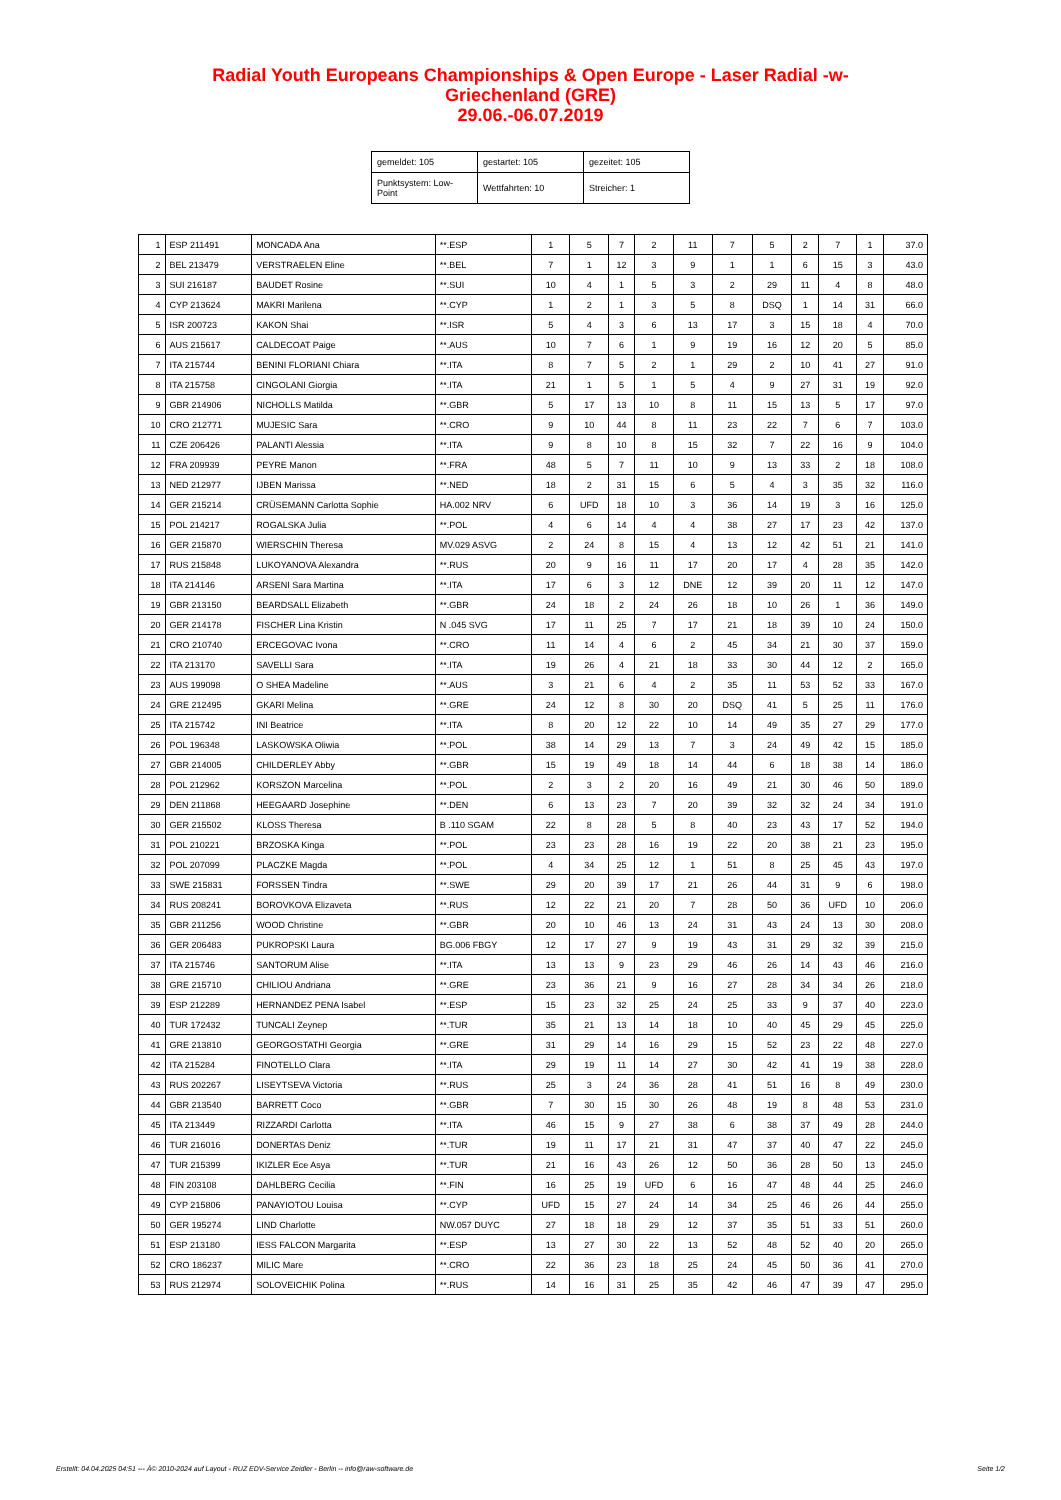Radial Youth Europeans Championships & Open Europe - Laser Radial -w-
Griechenland (GRE)
29.06.-06.07.2019
| gemeldet: 105 | gestartet: 105 | gezeitet: 105 |
| Punktsystem: Low-Point | Wettfahrten: 10 | Streicher: 1 |
| 1 | ESP 211491 | MONCADA Ana | **.ESP | 1 | 5 | 7 | 2 | 11 | 7 | 5 | 2 | 7 | 1 | 37.0 |
| 2 | BEL 213479 | VERSTRAELEN Eline | **.BEL | 7 | 1 | 12 | 3 | 9 | 1 | 1 | 6 | 15 | 3 | 43.0 |
| 3 | SUI 216187 | BAUDET Rosine | **.SUI | 10 | 4 | 1 | 5 | 3 | 2 | 29 | 11 | 4 | 8 | 48.0 |
| 4 | CYP 213624 | MAKRI Marilena | **.CYP | 1 | 2 | 1 | 3 | 5 | 8 | DSQ | 1 | 14 | 31 | 66.0 |
| 5 | ISR 200723 | KAKON Shai | **.ISR | 5 | 4 | 3 | 6 | 13 | 17 | 3 | 15 | 18 | 4 | 70.0 |
| 6 | AUS 215617 | CALDECOAT Paige | **.AUS | 10 | 7 | 6 | 1 | 9 | 19 | 16 | 12 | 20 | 5 | 85.0 |
| 7 | ITA 215744 | BENINI FLORIANI Chiara | **.ITA | 8 | 7 | 5 | 2 | 1 | 29 | 2 | 10 | 41 | 27 | 91.0 |
| 8 | ITA 215758 | CINGOLANI Giorgia | **.ITA | 21 | 1 | 5 | 1 | 5 | 4 | 9 | 27 | 31 | 19 | 92.0 |
| 9 | GBR 214906 | NICHOLLS Matilda | **.GBR | 5 | 17 | 13 | 10 | 8 | 11 | 15 | 13 | 5 | 17 | 97.0 |
| 10 | CRO 212771 | MUJESIC Sara | **.CRO | 9 | 10 | 44 | 8 | 11 | 23 | 22 | 7 | 6 | 7 | 103.0 |
| 11 | CZE 206426 | PALANTI Alessia | **.ITA | 9 | 8 | 10 | 8 | 15 | 32 | 7 | 22 | 16 | 9 | 104.0 |
| 12 | FRA 209939 | PEYRE Manon | **.FRA | 48 | 5 | 7 | 11 | 10 | 9 | 13 | 33 | 2 | 18 | 108.0 |
| 13 | NED 212977 | IJBEN Marissa | **.NED | 18 | 2 | 31 | 15 | 6 | 5 | 4 | 3 | 35 | 32 | 116.0 |
| 14 | GER 215214 | CRÜSEMANN Carlotta Sophie | HA.002 NRV | 6 | UFD | 18 | 10 | 3 | 36 | 14 | 19 | 3 | 16 | 125.0 |
| 15 | POL 214217 | ROGALSKA Julia | **.POL | 4 | 6 | 14 | 4 | 4 | 38 | 27 | 17 | 23 | 42 | 137.0 |
| 16 | GER 215870 | WIERSCHIN Theresa | MV.029 ASVG | 2 | 24 | 8 | 15 | 4 | 13 | 12 | 42 | 51 | 21 | 141.0 |
| 17 | RUS 215848 | LUKOYANOVA Alexandra | **.RUS | 20 | 9 | 16 | 11 | 17 | 20 | 17 | 4 | 28 | 35 | 142.0 |
| 18 | ITA 214146 | ARSENI Sara Martina | **.ITA | 17 | 6 | 3 | 12 | DNE | 12 | 39 | 20 | 11 | 12 | 147.0 |
| 19 | GBR 213150 | BEARDSALL Elizabeth | **.GBR | 24 | 18 | 2 | 24 | 26 | 18 | 10 | 26 | 1 | 36 | 149.0 |
| 20 | GER 214178 | FISCHER Lina Kristin | N .045 SVG | 17 | 11 | 25 | 7 | 17 | 21 | 18 | 39 | 10 | 24 | 150.0 |
| 21 | CRO 210740 | ERCEGOVAC Ivona | **.CRO | 11 | 14 | 4 | 6 | 2 | 45 | 34 | 21 | 30 | 37 | 159.0 |
| 22 | ITA 213170 | SAVELLI Sara | **.ITA | 19 | 26 | 4 | 21 | 18 | 33 | 30 | 44 | 12 | 2 | 165.0 |
| 23 | AUS 199098 | O SHEA Madeline | **.AUS | 3 | 21 | 6 | 4 | 2 | 35 | 11 | 53 | 52 | 33 | 167.0 |
| 24 | GRE 212495 | GKARI Melina | **.GRE | 24 | 12 | 8 | 30 | 20 | DSQ | 41 | 5 | 25 | 11 | 176.0 |
| 25 | ITA 215742 | INI Beatrice | **.ITA | 8 | 20 | 12 | 22 | 10 | 14 | 49 | 35 | 27 | 29 | 177.0 |
| 26 | POL 196348 | LASKOWSKA Oliwia | **.POL | 38 | 14 | 29 | 13 | 7 | 3 | 24 | 49 | 42 | 15 | 185.0 |
| 27 | GBR 214005 | CHILDERLEY Abby | **.GBR | 15 | 19 | 49 | 18 | 14 | 44 | 6 | 18 | 38 | 14 | 186.0 |
| 28 | POL 212962 | KORSZON Marcelina | **.POL | 2 | 3 | 2 | 20 | 16 | 49 | 21 | 30 | 46 | 50 | 189.0 |
| 29 | DEN 211868 | HEEGAARD Josephine | **.DEN | 6 | 13 | 23 | 7 | 20 | 39 | 32 | 32 | 24 | 34 | 191.0 |
| 30 | GER 215502 | KLOSS Theresa | B .110 SGAM | 22 | 8 | 28 | 5 | 8 | 40 | 23 | 43 | 17 | 52 | 194.0 |
| 31 | POL 210221 | BRZOSKA Kinga | **.POL | 23 | 23 | 28 | 16 | 19 | 22 | 20 | 38 | 21 | 23 | 195.0 |
| 32 | POL 207099 | PLACZKE Magda | **.POL | 4 | 34 | 25 | 12 | 1 | 51 | 8 | 25 | 45 | 43 | 197.0 |
| 33 | SWE 215831 | FORSSEN Tindra | **.SWE | 29 | 20 | 39 | 17 | 21 | 26 | 44 | 31 | 9 | 6 | 198.0 |
| 34 | RUS 208241 | BOROVKOVA Elizaveta | **.RUS | 12 | 22 | 21 | 20 | 7 | 28 | 50 | 36 | UFD | 10 | 206.0 |
| 35 | GBR 211256 | WOOD Christine | **.GBR | 20 | 10 | 46 | 13 | 24 | 31 | 43 | 24 | 13 | 30 | 208.0 |
| 36 | GER 206483 | PUKROPSKI Laura | BG.006 FBGY | 12 | 17 | 27 | 9 | 19 | 43 | 31 | 29 | 32 | 39 | 215.0 |
| 37 | ITA 215746 | SANTORUM Alise | **.ITA | 13 | 13 | 9 | 23 | 29 | 46 | 26 | 14 | 43 | 46 | 216.0 |
| 38 | GRE 215710 | CHILIOU Andriana | **.GRE | 23 | 36 | 21 | 9 | 16 | 27 | 28 | 34 | 34 | 26 | 218.0 |
| 39 | ESP 212289 | HERNANDEZ PENA Isabel | **.ESP | 15 | 23 | 32 | 25 | 24 | 25 | 33 | 9 | 37 | 40 | 223.0 |
| 40 | TUR 172432 | TUNCALI Zeynep | **.TUR | 35 | 21 | 13 | 14 | 18 | 10 | 40 | 45 | 29 | 45 | 225.0 |
| 41 | GRE 213810 | GEORGOSTATHI Georgia | **.GRE | 31 | 29 | 14 | 16 | 29 | 15 | 52 | 23 | 22 | 48 | 227.0 |
| 42 | ITA 215284 | FINOTELLO Clara | **.ITA | 29 | 19 | 11 | 14 | 27 | 30 | 42 | 41 | 19 | 38 | 228.0 |
| 43 | RUS 202267 | LISEYTSEVA Victoria | **.RUS | 25 | 3 | 24 | 36 | 28 | 41 | 51 | 16 | 8 | 49 | 230.0 |
| 44 | GBR 213540 | BARRETT Coco | **.GBR | 7 | 30 | 15 | 30 | 26 | 48 | 19 | 8 | 48 | 53 | 231.0 |
| 45 | ITA 213449 | RIZZARDI Carlotta | **.ITA | 46 | 15 | 9 | 27 | 38 | 6 | 38 | 37 | 49 | 28 | 244.0 |
| 46 | TUR 216016 | DONERTAS Deniz | **.TUR | 19 | 11 | 17 | 21 | 31 | 47 | 37 | 40 | 47 | 22 | 245.0 |
| 47 | TUR 215399 | IKIZLER Ece Asya | **.TUR | 21 | 16 | 43 | 26 | 12 | 50 | 36 | 28 | 50 | 13 | 245.0 |
| 48 | FIN 203108 | DAHLBERG Cecilia | **.FIN | 16 | 25 | 19 | UFD | 6 | 16 | 47 | 48 | 44 | 25 | 246.0 |
| 49 | CYP 215806 | PANAYIOTOU Louisa | **.CYP | UFD | 15 | 27 | 24 | 14 | 34 | 25 | 46 | 26 | 44 | 255.0 |
| 50 | GER 195274 | LIND Charlotte | NW.057 DUYC | 27 | 18 | 18 | 29 | 12 | 37 | 35 | 51 | 33 | 51 | 260.0 |
| 51 | ESP 213180 | IESS FALCON Margarita | **.ESP | 13 | 27 | 30 | 22 | 13 | 52 | 48 | 52 | 40 | 20 | 265.0 |
| 52 | CRO 186237 | MILIC Mare | **.CRO | 22 | 36 | 23 | 18 | 25 | 24 | 45 | 50 | 36 | 41 | 270.0 |
| 53 | RUS 212974 | SOLOVEICHIK Polina | **.RUS | 14 | 16 | 31 | 25 | 35 | 42 | 46 | 47 | 39 | 47 | 295.0 |
Erstellt: 04.04.2025 04:51 --- Â© 2010-2024 auf Layout - RUZ EDV-Service Zeidler - Berlin -- info@raw-software.de Seite 1/2